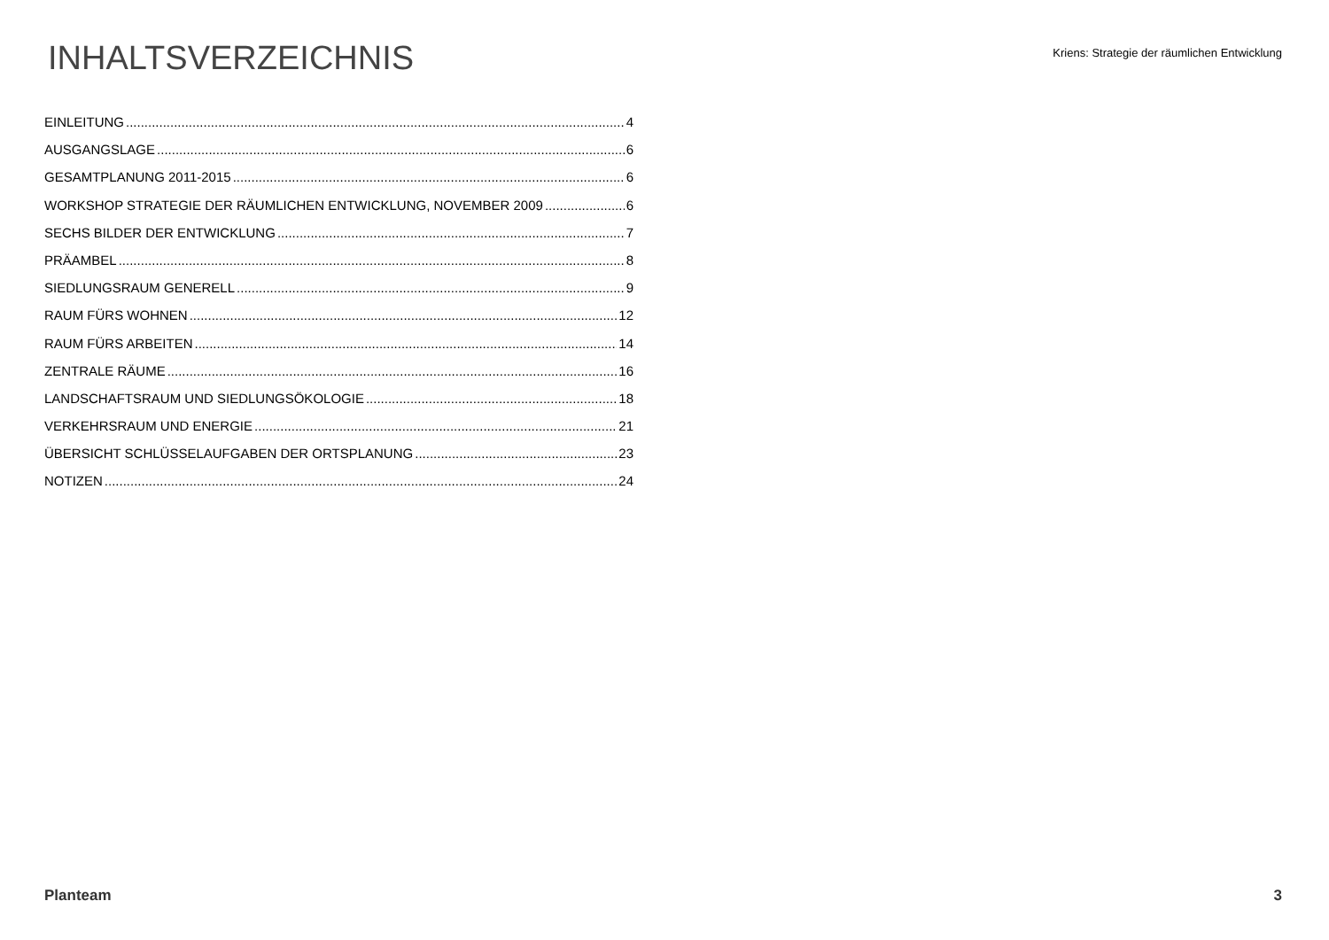INHALTSVERZEICHNIS
Kriens: Strategie der räumlichen Entwicklung
EINLEITUNG 4
AUSGANGSLAGE 6
GESAMTPLANUNG 2011-2015 6
WORKSHOP STRATEGIE DER RÄUMLICHEN ENTWICKLUNG, NOVEMBER 2009 6
SECHS BILDER DER ENTWICKLUNG 7
PRÄAMBEL 8
SIEDLUNGSRAUM GENERELL 9
RAUM FÜRS WOHNEN 12
RAUM FÜRS ARBEITEN 14
ZENTRALE RÄUME 16
LANDSCHAFTSRAUM UND SIEDLUNGSÖKOLOGIE 18
VERKEHRSRAUM UND ENERGIE 21
ÜBERSICHT SCHLÜSSELAUFGABEN DER ORTSPLANUNG 23
NOTIZEN 24
Planteam 3